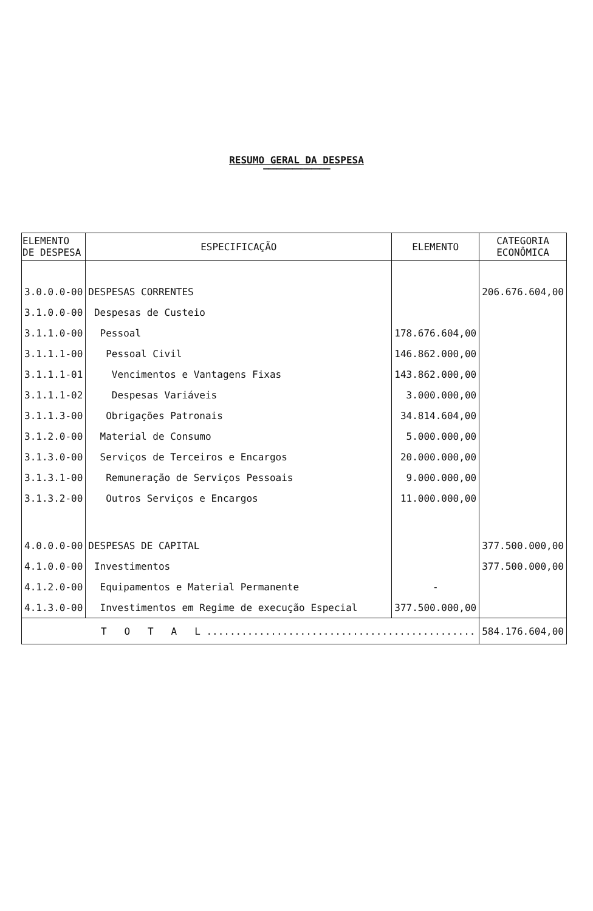RESUMO GERAL DA DESPESA
=========================
| ELEMENTO DE DESPESA | ESPECIFICAÇÃO | ELEMENTO | CATEGORIA ECONÔMICA |
| --- | --- | --- | --- |
| 3.0.0.0-00 | DESPESAS CORRENTES | | 206.676.604,00 |
| 3.1.0.0-00 | Despesas de Custeio | | |
| 3.1.1.0-00 | Pessoal | 178.676.604,00 | |
| 3.1.1.1-00 | Pessoal Civil | 146.862.000,00 | |
| 3.1.1.1-01 | Vencimentos e Vantagens Fixas | 143.862.000,00 | |
| 3.1.1.1-02 | Despesas Variáveis | 3.000.000,00 | |
| 3.1.1.3-00 | Obrigações Patronais | 34.814.604,00 | |
| 3.1.2.0-00 | Material de Consumo | 5.000.000,00 | |
| 3.1.3.0-00 | Serviços de Terceiros e Encargos | 20.000.000,00 | |
| 3.1.3.1-00 | Remuneração de Serviços Pessoais | 9.000.000,00 | |
| 3.1.3.2-00 | Outros Serviços e Encargos | 11.000.000,00 | |
| 4.0.0.0-00 | DESPESAS DE CAPITAL | | 377.500.000,00 |
| 4.1.0.0-00 | Investimentos | | 377.500.000,00 |
| 4.1.2.0-00 | Equipamentos e Material Permanente | - | |
| 4.1.3.0-00 | Investimentos em Regime de execução Especial | 377.500.000,00 | |
| T O T A L .............................................. | | | 584.176.604,00 |